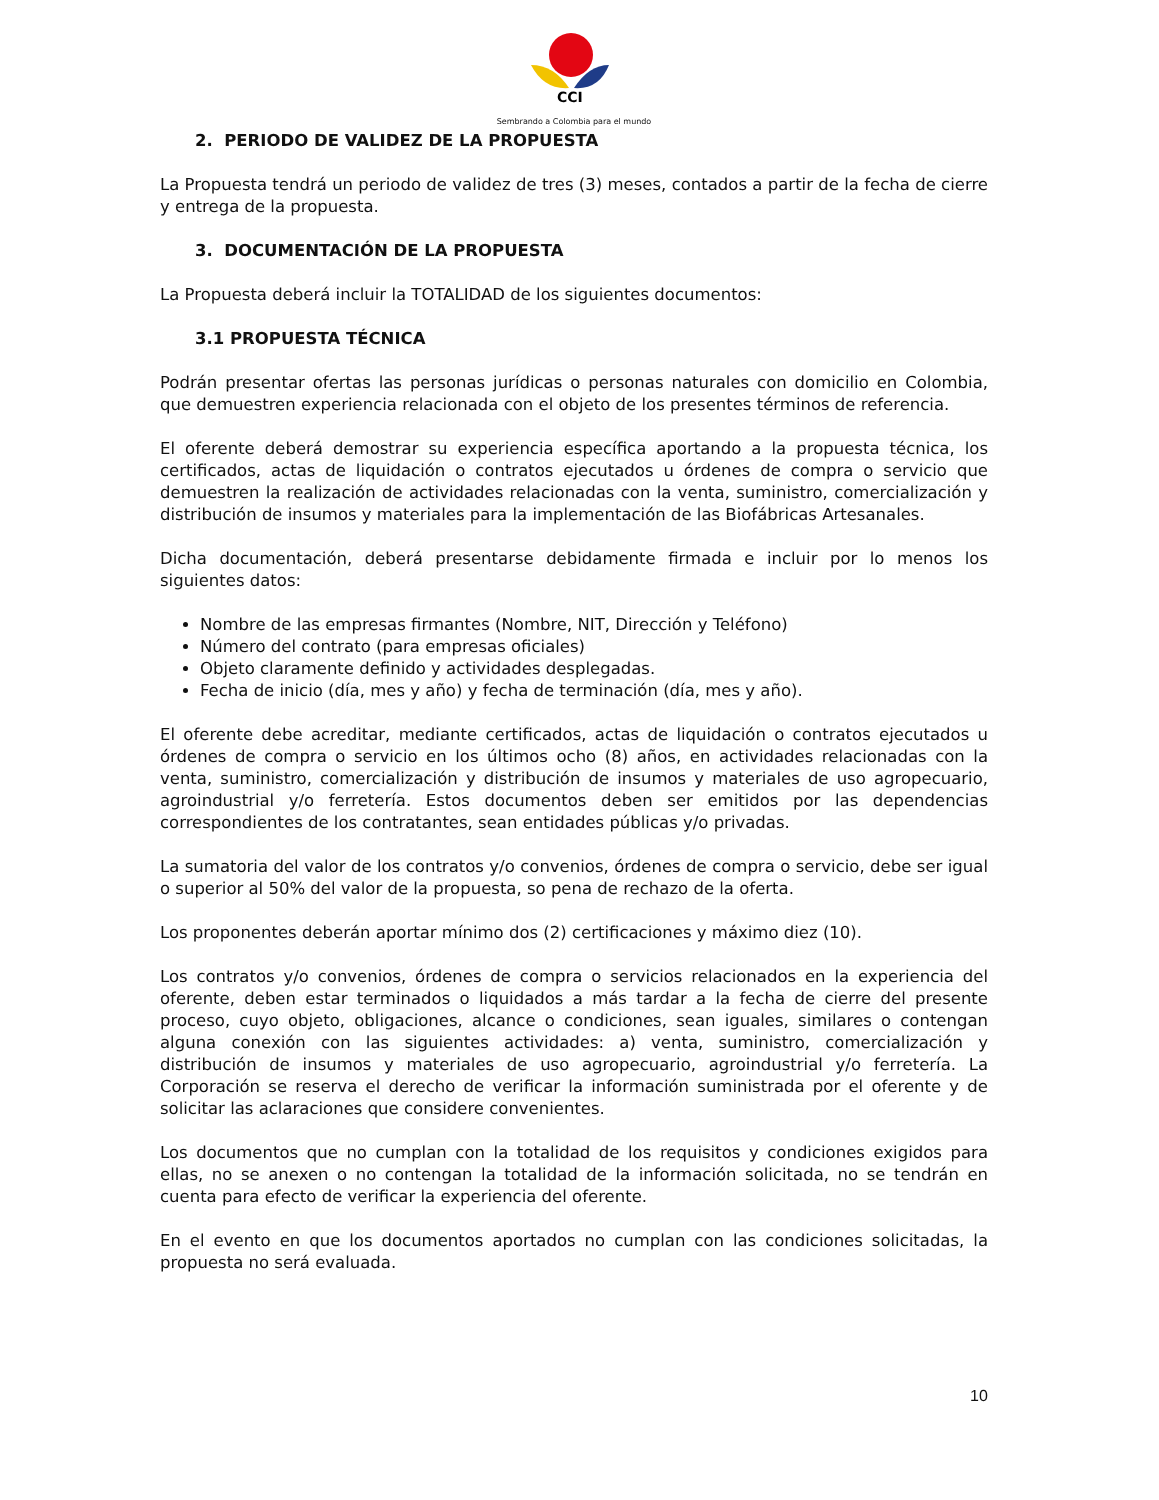CCI
Sembrando a Colombia para el mundo
2. PERIODO DE VALIDEZ DE LA PROPUESTA
La Propuesta tendrá un periodo de validez de tres (3) meses, contados a partir de la fecha de cierre y entrega de la propuesta.
3. DOCUMENTACIÓN DE LA PROPUESTA
La Propuesta deberá incluir la TOTALIDAD de los siguientes documentos:
3.1 PROPUESTA TÉCNICA
Podrán presentar ofertas las personas jurídicas o personas naturales con domicilio en Colombia, que demuestren experiencia relacionada con el objeto de los presentes términos de referencia.
El oferente deberá demostrar su experiencia específica aportando a la propuesta técnica, los certificados, actas de liquidación o contratos ejecutados u órdenes de compra o servicio que demuestren la realización de actividades relacionadas con la venta, suministro, comercialización y distribución de insumos y materiales para la implementación de las Biofábricas Artesanales.
Dicha documentación, deberá presentarse debidamente firmada e incluir por lo menos los siguientes datos:
Nombre de las empresas firmantes (Nombre, NIT, Dirección y Teléfono)
Número del contrato (para empresas oficiales)
Objeto claramente definido y actividades desplegadas.
Fecha de inicio (día, mes y año) y fecha de terminación (día, mes y año).
El oferente debe acreditar, mediante certificados, actas de liquidación o contratos ejecutados u órdenes de compra o servicio en los últimos ocho (8) años, en actividades relacionadas con la venta, suministro, comercialización y distribución de insumos y materiales de uso agropecuario, agroindustrial y/o ferretería. Estos documentos deben ser emitidos por las dependencias correspondientes de los contratantes, sean entidades públicas y/o privadas.
La sumatoria del valor de los contratos y/o convenios, órdenes de compra o servicio, debe ser igual o superior al 50% del valor de la propuesta, so pena de rechazo de la oferta.
Los proponentes deberán aportar mínimo dos (2) certificaciones y máximo diez (10).
Los contratos y/o convenios, órdenes de compra o servicios relacionados en la experiencia del oferente, deben estar terminados o liquidados a más tardar a la fecha de cierre del presente proceso, cuyo objeto, obligaciones, alcance o condiciones, sean iguales, similares o contengan alguna conexión con las siguientes actividades: a) venta, suministro, comercialización y distribución de insumos y materiales de uso agropecuario, agroindustrial y/o ferretería. La Corporación se reserva el derecho de verificar la información suministrada por el oferente y de solicitar las aclaraciones que considere convenientes.
Los documentos que no cumplan con la totalidad de los requisitos y condiciones exigidos para ellas, no se anexen o no contengan la totalidad de la información solicitada, no se tendrán en cuenta para efecto de verificar la experiencia del oferente.
En el evento en que los documentos aportados no cumplan con las condiciones solicitadas, la propuesta no será evaluada.
10